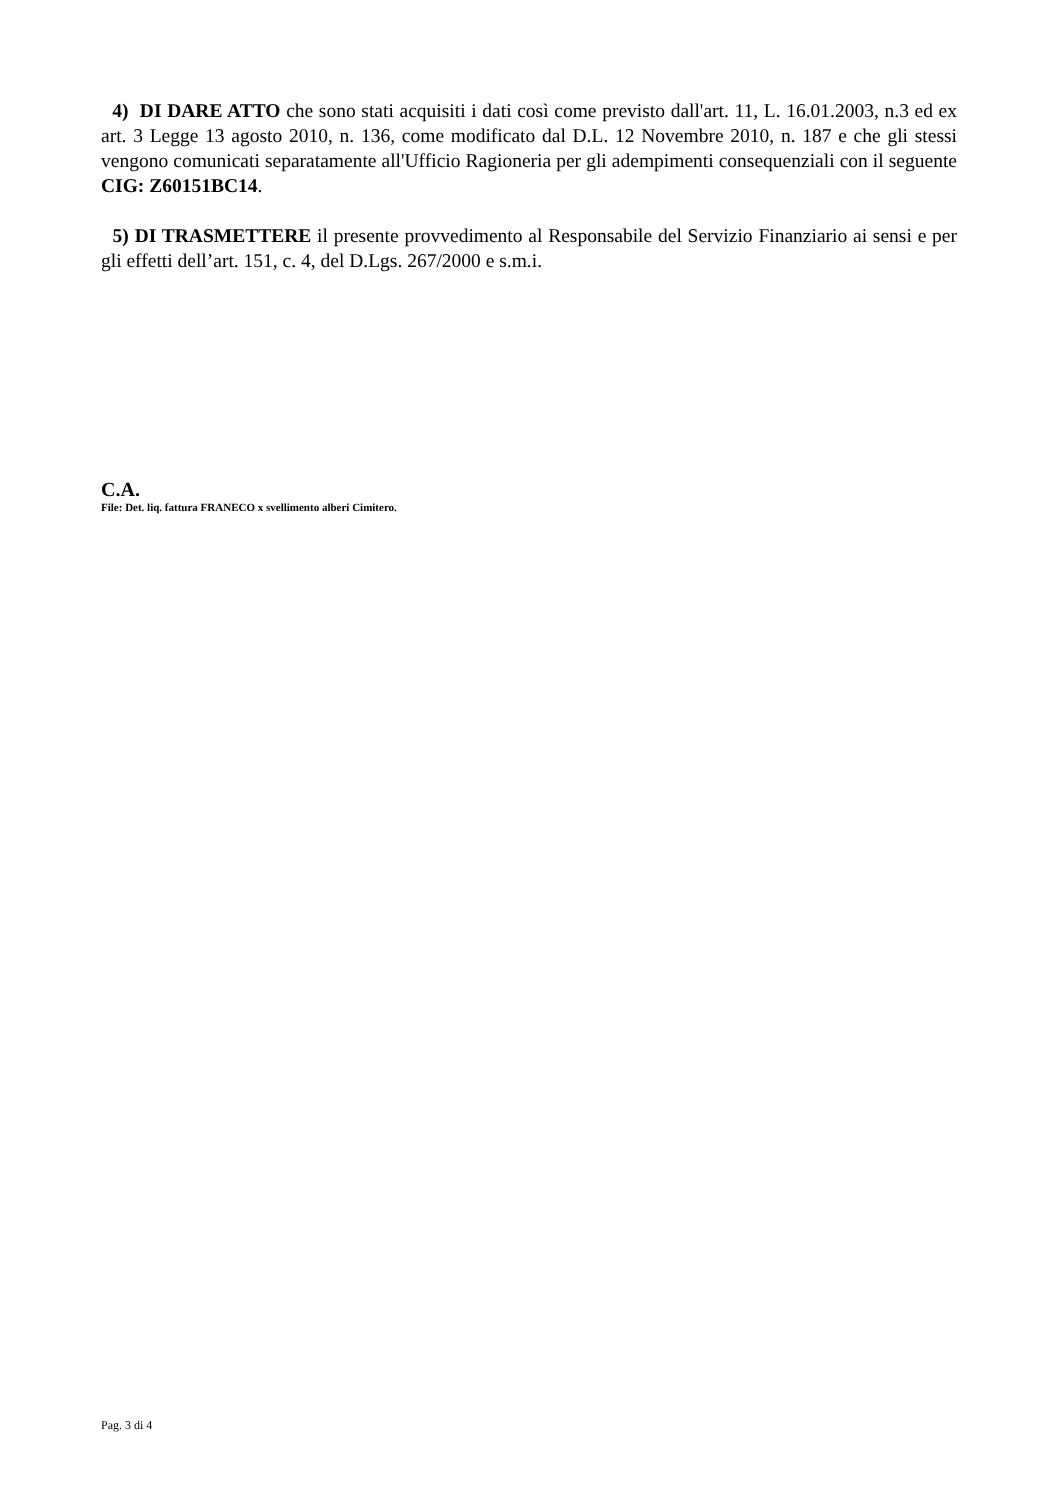4) DI DARE ATTO che sono stati acquisiti i dati così come previsto dall'art. 11, L. 16.01.2003, n.3 ed ex art. 3 Legge 13 agosto 2010, n. 136, come modificato dal D.L. 12 Novembre 2010, n. 187 e che gli stessi vengono comunicati separatamente all'Ufficio Ragioneria per gli adempimenti consequenziali con il seguente CIG: Z60151BC14.
5) DI TRASMETTERE il presente provvedimento al Responsabile del Servizio Finanziario ai sensi e per gli effetti dell’art. 151, c. 4, del D.Lgs. 267/2000 e s.m.i.
C.A.
File: Det. liq. fattura FRANECO x svellimento alberi Cimitero.
Pag. 3 di 4